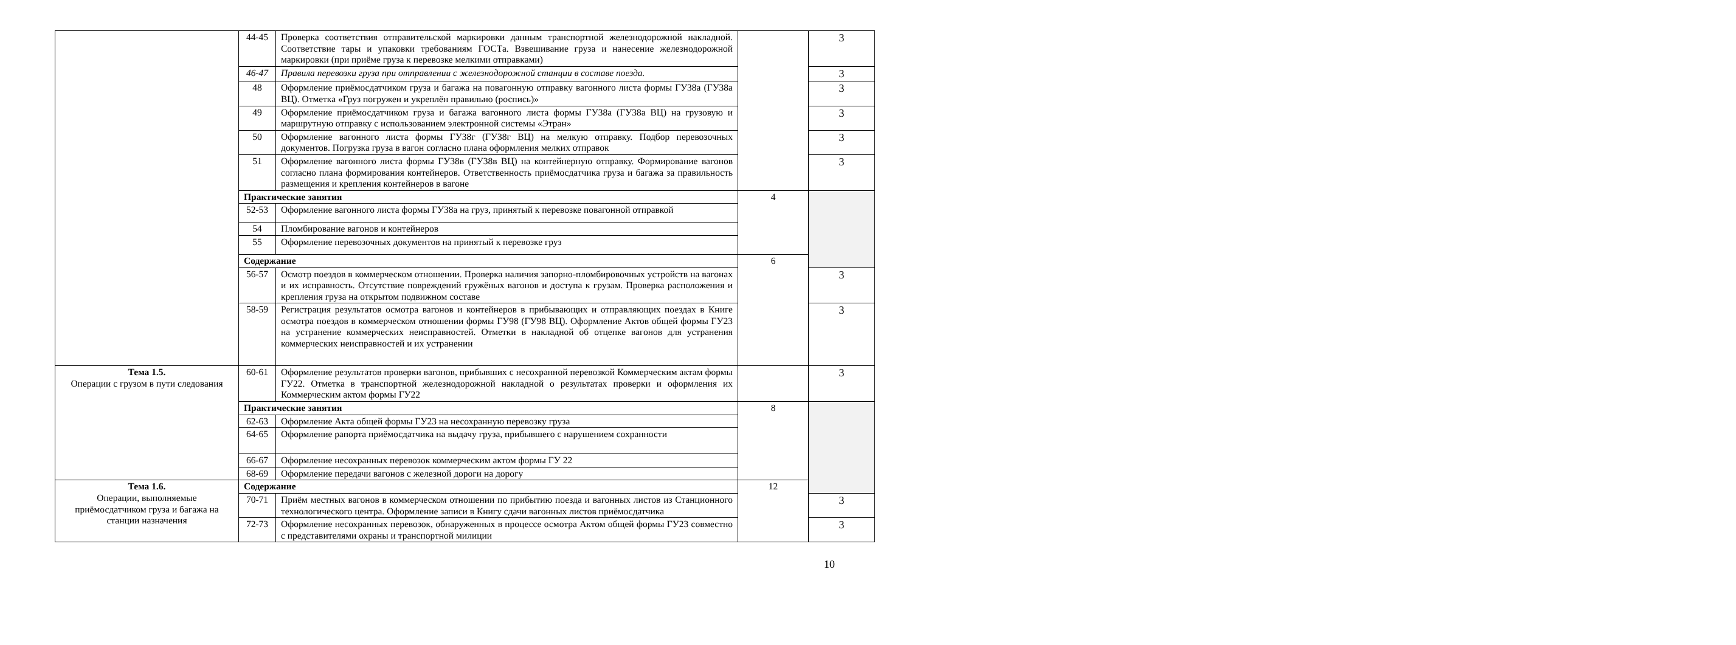| | 44-45 | Проверка соответствия отправительской маркировки данным транспортной железнодорожной накладной. Соответствие тары и упаковки требованиям ГОСТа. Взвешивание груза и нанесение железнодорожной маркировки (при приёме груза к перевозке мелкими отправками) | | 3 |
| | 46-47 | Правила перевозки груза при отправлении с железнодорожной станции в составе поезда. | | 3 |
| | 48 | Оформление приёмосдатчиком груза и багажа на повагонную отправку вагонного листа формы ГУ38а (ГУ38а ВЦ). Отметка «Груз погружен и укреплён правильно (роспись)» | | 3 |
| | 49 | Оформление приёмосдатчиком груза и багажа вагонного листа формы ГУ38а (ГУ38а ВЦ) на грузовую и маршрутную отправку с использованием электронной системы «Этран» | | 3 |
| | 50 | Оформление вагонного листа формы ГУ38г (ГУ38г ВЦ) на мелкую отправку. Подбор перевозочных документов. Погрузка груза в вагон согласно плана оформления мелких отправок | | 3 |
| | 51 | Оформление вагонного листа формы ГУ38в (ГУ38в ВЦ) на контейнерную отправку. Формирование вагонов согласно плана формирования контейнеров. Ответственность приёмосдатчика груза и багажа за правильность размещения и крепления контейнеров в вагоне | | 3 |
| | Практические занятия | | 4 | |
| | 52-53 | Оформление вагонного листа формы ГУ38а на груз, принятый к перевозке повагонной отправкой | | |
| | 54 | Пломбирование вагонов и контейнеров | | |
| | 55 | Оформление перевозочных документов на принятый к перевозке груз | | |
| | Содержание | | 6 | |
| | 56-57 | Осмотр поездов в коммерческом отношении. Проверка наличия запорно-пломбировочных устройств на вагонах и их исправность. Отсутствие повреждений гружёных вагонов и доступа к грузам. Проверка расположения и крепления груза на открытом подвижном составе | | 3 |
| | 58-59 | Регистрация результатов осмотра вагонов и контейнеров в прибывающих и отправляющих поездах в Книге осмотра поездов в коммерческом отношении формы ГУ98 (ГУ98 ВЦ). Оформление Актов общей формы ГУ23 на устранение коммерческих неисправностей. Отметки в накладной об отцепке вагонов для устранения коммерческих неисправностей и их устранении | | 3 |
| Тема 1.5. Операции с грузом в пути следования | 60-61 | Оформление результатов проверки вагонов, прибывших с несохранной перевозкой Коммерческим актам формы ГУ22. Отметка в транспортной железнодорожной накладной о результатах проверки и оформления их Коммерческим актом формы ГУ22 | | 3 |
| | Практические занятия | | 8 | |
| | 62-63 | Оформление Акта общей формы ГУ23 на несохранную перевозку груза | | |
| | 64-65 | Оформление рапорта приёмосдатчика на выдачу груза, прибывшего с нарушением сохранности | | |
| | 66-67 | Оформление несохранных перевозок коммерческим актом формы ГУ 22 | | |
| | 68-69 | Оформление передачи вагонов с железной дороги на дорогу | | |
| Тема 1.6. Операции, выполняемые приёмосдатчиком груза и багажа на станции назначения | Содержание | | 12 | |
| | 70-71 | Приём местных вагонов в коммерческом отношении по прибытию поезда и вагонных листов из Станционного технологического центра. Оформление записи в Книгу сдачи вагонных листов приёмосдатчика | | 3 |
| | 72-73 | Оформление несохранных перевозок, обнаруженных в процессе осмотра Актом общей формы ГУ23 совместно с представителями охраны и транспортной милиции | | 3 |
10